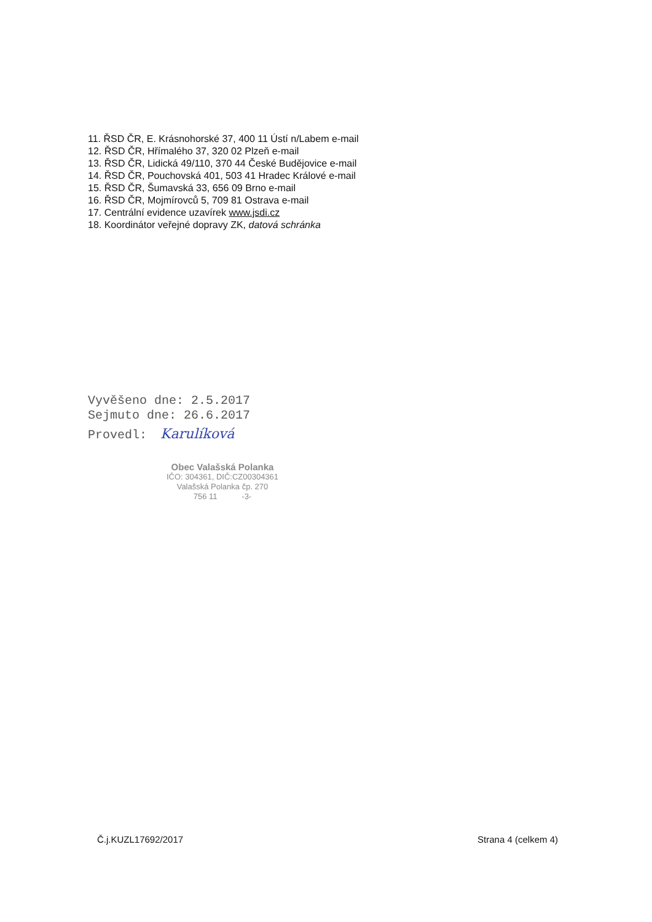11. ŘSD ČR, E. Krásnohorské 37, 400 11 Ústí n/Labem e-mail
12. ŘSD ČR, Hřímalého 37, 320 02 Plzeň e-mail
13. ŘSD ČR, Lidická 49/110, 370 44 České Budějovice e-mail
14. ŘSD ČR, Pouchovská 401, 503 41 Hradec Králové e-mail
15. ŘSD ČR, Šumavská 33, 656 09 Brno e-mail
16. ŘSD ČR, Mojmírovců 5, 709 81 Ostrava e-mail
17. Centrální evidence uzavírek www.jsdi.cz
18. Koordinátor veřejné dopravy ZK, datová schránka
Vyvěšeno dne: 2.5.2017
Sejmuto dne: 26.6.2017
Provedl: Karulíková
Obec Valašská Polanka
IČO: 304361, DIČ:CZ00304361
Valašská Polanka čp. 270
756 11 -3-
Č.j.KUZL17692/2017 Strana 4 (celkem 4)